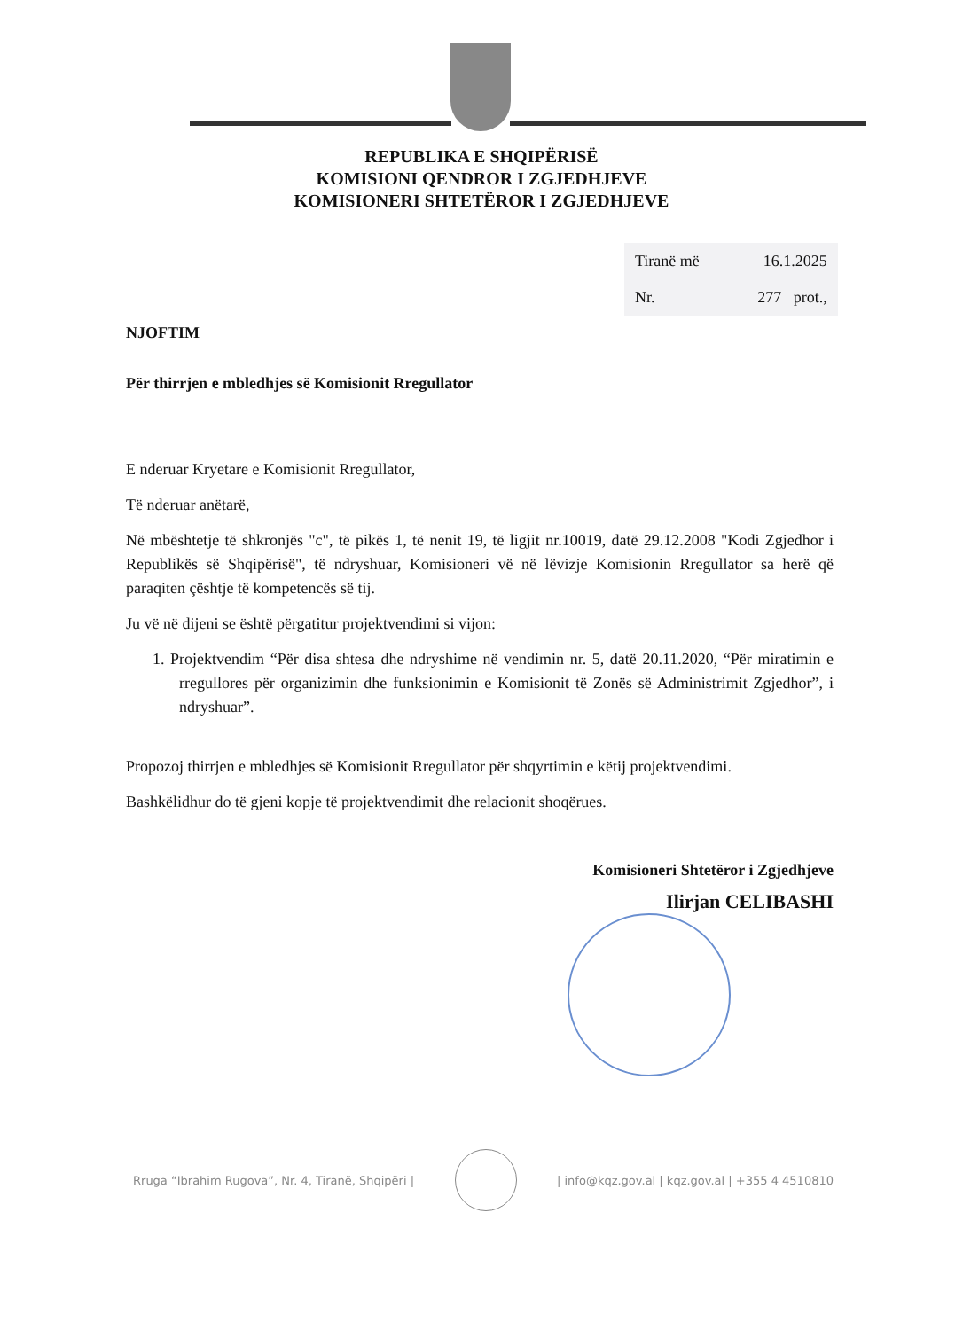REPUBLIKA E SHQIPËRISË
KOMISIONI QENDROR I ZGJEDHJEVE
KOMISIONERI SHTETËROR I ZGJEDHJEVE
| Tiranë më | 16.1.2025 |
| Nr. | 277 prot., |
NJOFTIM
Për thirrjen e mbledhjes së Komisionit Rregullator
E nderuar Kryetare e Komisionit Rregullator,
Të nderuar anëtarë,
Në mbështetje të shkronjës "c", të pikës 1, të nenit 19, të ligjit nr.10019, datë 29.12.2008 "Kodi Zgjedhor i Republikës së Shqipërisë", të ndryshuar, Komisioneri vë në lëvizje Komisionin Rregullator sa herë që paraqiten çështje të kompetencës së tij.
Ju vë në dijeni se është përgatitur projektvendimi si vijon:
1. Projektvendim “Për disa shtesa dhe ndryshime në vendimin nr. 5, datë 20.11.2020, “Për miratimin e rregullores për organizimin dhe funksionimin e Komisionit të Zonës së Administrimit Zgjedhor”, i ndryshuar”.
Propozoj thirrjen e mbledhjes së Komisionit Rregullator për shqyrtimin e këtij projektvendimi.
Bashkëlidhur do të gjeni kopje të projektvendimit dhe relacionit shoqërues.
Komisioneri Shtetëror i Zgjedhjeve
Ilirjan CELIBASHI
Rruga “Ibrahim Rugova”, Nr. 4, Tiranë, Shqipëri |
| info@kqz.gov.al | kqz.gov.al | +355 4 4510810